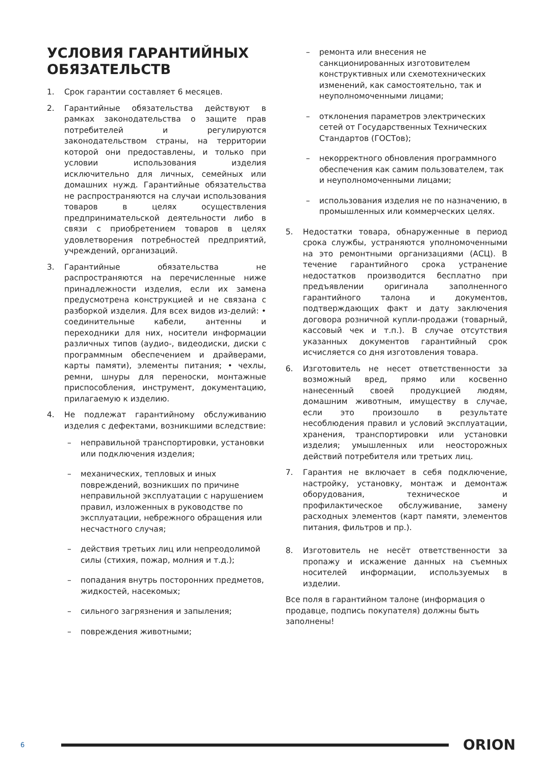УСЛОВИЯ ГАРАНТИЙНЫХ ОБЯЗАТЕЛЬСТВ
1. Срок гарантии составляет 6 месяцев.
2. Гарантийные обязательства действуют в рамках законодательства о защите прав потребителей и регулируются законодательством страны, на территории которой они предоставлены, и только при условии использования изделия исключительно для личных, семейных или домашних нужд. Гарантийные обязательства не распространяются на случаи использования товаров в целях осуществления предпринимательской деятельности либо в связи с приобретением товаров в целях удовлетворения потребностей предприятий, учреждений, организаций.
3. Гарантийные обязательства не распространяются на перечисленные ниже принадлежности изделия, если их замена предусмотрена конструкцией и не связана с разборкой изделия. Для всех видов из-делий: • соединительные кабели, антенны и переходники для них, носители информации различных типов (аудио-, видеодиски, диски с программным обеспечением и драйверами, карты памяти), элементы питания; • чехлы, ремни, шнуры для переноски, монтажные приспособления, инструмент, документацию, прилагаемую к изделию.
4. Не подлежат гарантийному обслуживанию изделия с дефектами, возникшими вследствие:
– неправильной транспортировки, установки или подключения изделия;
– механических, тепловых и иных повреждений, возникших по причине неправильной эксплуатации с нарушением правил, изложенных в руководстве по эксплуатации, небрежного обращения или несчастного случая;
– действия третьих лиц или непреодолимой силы (стихия, пожар, молния и т.д.);
– попадания внутрь посторонних предметов, жидкостей, насекомых;
– сильного загрязнения и запыления;
– повреждения животными;
– ремонта или внесения не санкционированных изготовителем конструктивных или схемотехнических изменений, как самостоятельно, так и неуполномоченными лицами;
– отклонения параметров электрических сетей от Государственных Технических Стандартов (ГОСТов);
– некорректного обновления программного обеспечения как самим пользователем, так и неуполномоченными лицами;
– использования изделия не по назначению, в промышленных или коммерческих целях.
5. Недостатки товара, обнаруженные в период срока службы, устраняются уполномоченными на это ремонтными организациями (АСЦ). В течение гарантийного срока устранение недостатков производится бесплатно при предъявлении оригинала заполненного гарантийного талона и документов, подтверждающих факт и дату заключения договора розничной купли-продажи (товарный, кассовый чек и т.п.). В случае отсутствия указанных документов гарантийный срок исчисляется со дня изготовления товара.
6. Изготовитель не несет ответственности за возможный вред, прямо или косвенно нанесенный своей продукцией людям, домашним животным, имуществу в случае, если это произошло в результате несоблюдения правил и условий эксплуатации, хранения, транспортировки или установки изделия; умышленных или неосторожных действий потребителя или третьих лиц.
7. Гарантия не включает в себя подключение, настройку, установку, монтаж и демонтаж оборудования, техническое и профилактическое обслуживание, замену расходных элементов (карт памяти, элементов питания, фильтров и пр.).
8. Изготовитель не несёт ответственности за пропажу и искажение данных на съемных носителей информации, используемых в изделии.
Все поля в гарантийном талоне (информация о продавце, подпись покупателя) должны быть заполнены!
6
ORION